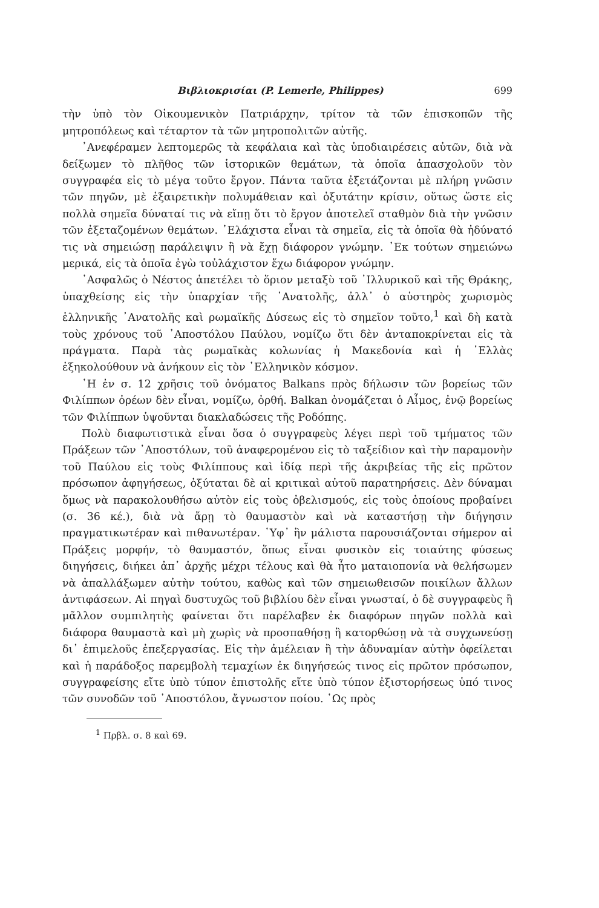Βιβλιοκρισίαι (P. Lemerle, Philippes) 699
τὴν ὑπὸ τὸν Οἰκουμενικὸν Πατριάρχην, τρίτον τὰ τῶν ἐπισκοπῶν τῆς μητροπόλεως καὶ τέταρτον τὰ τῶν μητροπολιτῶν αὐτῆς.
᾿Ανεφέραμεν λεπτομερῶς τὰ κεφάλαια καὶ τὰς ὑποδιαιρέσεις αὐτῶν, διὰ νὰ δείξωμεν τὸ πλῆθος τῶν ἱστορικῶν θεμάτων, τὰ ὁποῖα ἀπασχολοῦν τὸν συγγραφέα εἰς τὸ μέγα τοῦτο ἔργον. Πάντα ταῦτα ἐξετάζονται μὲ πλήρη γνῶσιν τῶν πηγῶν, μὲ ἐξαιρετικὴν πολυμάθειαν καὶ ὀξυτάτην κρίσιν, οὕτως ὥστε εἰς πολλὰ σημεῖα δύναταί τις νὰ εἴπῃ ὅτι τὸ ἔργον ἀποτελεῖ σταθμὸν διὰ τὴν γνῶσιν τῶν ἐξεταζομένων θεμάτων. ᾿Ελάχιστα εἶναι τὰ σημεῖα, εἰς τὰ ὁποῖα θὰ ἠδύνατό τις νὰ σημειώσῃ παράλειψιν ἢ νὰ ἔχῃ διάφορον γνώμην. ᾿Εκ τούτων σημειώνω μερικά, εἰς τὰ ὁποῖα ἐγὼ τοὐλάχιστον ἔχω διάφορον γνώμην.
᾿Ασφαλῶς ὁ Νέστος ἀπετέλει τὸ ὅριον μεταξὺ τοῦ ᾿Ιλλυρικοῦ καὶ τῆς Θράκης, ὑπαχθείσης εἰς τὴν ὑπαρχίαν τῆς ᾿Ανατολῆς, ἀλλ᾿ ὁ αὐστηρὸς χωρισμὸς ἑλληνικῆς ᾿Ανατολῆς καὶ ρωμαϊκῆς Δύσεως εἰς τὸ σημεῖον τοῦτο,<sup>1</sup> καὶ δὴ κατὰ τοὺς χρόνους τοῦ ᾿Αποστόλου Παύλου, νομίζω ὅτι δὲν ἀνταποκρίνεται εἰς τὰ πράγματα. Παρὰ τὰς ρωμαϊκὰς κολωνίας ἡ Μακεδονία καὶ ἡ ῾Ελλὰς ἐξηκολούθουν νὰ ἀνήκουν εἰς τὸν ῾Ελληνικὸν κόσμον.
῾Η ἐν σ. 12 χρῆσις τοῦ ὀνόματος Balkans πρὸς δήλωσιν τῶν βορείως τῶν Φιλίππων ὀρέων δὲν εἶναι, νομίζω, ὀρθή. Balkan ὀνομάζεται ὁ Αἷμος, ἐνῷ βορείως τῶν Φιλίππων ὑψοῦνται διακλαδώσεις τῆς Ροδόπης.
Πολὺ διαφωτιστικὰ εἶναι ὅσα ὁ συγγραφεὺς λέγει περὶ τοῦ τμήματος τῶν Πράξεων τῶν ᾿Αποστόλων, τοῦ ἀναφερομένου εἰς τὸ ταξείδιον καὶ τὴν παραμονὴν τοῦ Παύλου εἰς τοὺς Φιλίππους καὶ ἰδίᾳ περὶ τῆς ἀκριβείας τῆς εἰς πρῶτον πρόσωπον ἀφηγήσεως, ὀξύταται δὲ αἱ κριτικαὶ αὐτοῦ παρατηρήσεις. Δὲν δύναμαι ὅμως νὰ παρακολουθήσω αὐτὸν εἰς τοὺς ὀβελισμούς, εἰς τοὺς ὁποίους προβαίνει (σ. 36 κέ.), διὰ νὰ ἄρῃ τὸ θαυμαστὸν καὶ νὰ καταστήσῃ τὴν διήγησιν πραγματικωτέραν καὶ πιθανωτέραν. ῾Υφ᾿ ἣν μάλιστα παρουσιάζονται σήμερον αἱ Πράξεις μορφήν, τὸ θαυμαστόν, ὅπως εἶναι φυσικὸν εἰς τοιαύτης φύσεως διηγήσεις, διήκει ἀπ᾿ ἀρχῆς μέχρι τέλους καὶ θὰ ἦτο ματαιοπονία νὰ θελήσωμεν νὰ ἀπαλλάξωμεν αὐτὴν τούτου, καθὼς καὶ τῶν σημειωθεισῶν ποικίλων ἄλλων ἀντιφάσεων. Αἱ πηγαὶ δυστυχῶς τοῦ βιβλίου δὲν εἶναι γνωσταί, ὁ δὲ συγγραφεὺς ἢ μᾶλλον συμπιλητὴς φαίνεται ὅτι παρέλαβεν ἐκ διαφόρων πηγῶν πολλὰ καὶ διάφορα θαυμαστὰ καὶ μὴ χωρὶς νὰ προσπαθήσῃ ἢ κατορθώσῃ νὰ τὰ συγχωνεύσῃ δι᾿ ἐπιμελοῦς ἐπεξεργασίας. Εἰς τὴν ἀμέλειαν ἢ τὴν ἀδυναμίαν αὐτὴν ὀφείλεται καὶ ἡ παράδοξος παρεμβολὴ τεμαχίων ἐκ διηγήσεώς τινος εἰς πρῶτον πρόσωπον, συγγραφείσης εἴτε ὑπὸ τύπον ἐπιστολῆς εἴτε ὑπὸ τύπον ἐξιστορήσεως ὑπό τινος τῶν συνοδῶν τοῦ ᾿Αποστόλου, ἄγνωστον ποίου. ῾Ως πρὸς
<sup>1</sup> Πρβλ. σ. 8 καὶ 69.